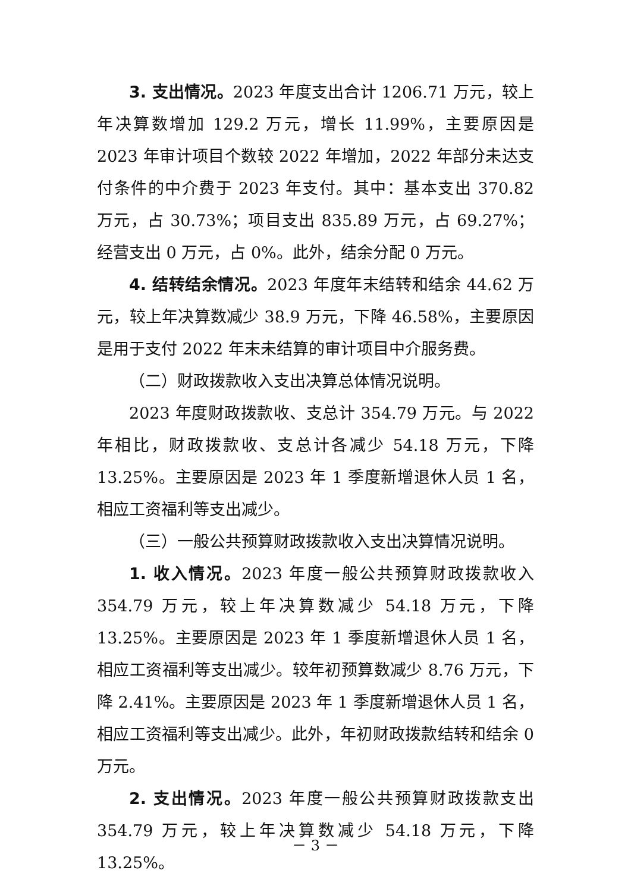3. 支出情况。2023 年度支出合计 1206.71 万元，较上年决算数增加 129.2 万元，增长 11.99%，主要原因是 2023 年审计项目个数较 2022 年增加，2022 年部分未达支付条件的中介费于 2023 年支付。其中：基本支出 370.82 万元，占 30.73%；项目支出 835.89 万元，占 69.27%；经营支出 0 万元，占 0%。此外，结余分配 0 万元。
4. 结转结余情况。2023 年度年末结转和结余 44.62 万元，较上年决算数减少 38.9 万元，下降 46.58%，主要原因是用于支付 2022 年末未结算的审计项目中介服务费。
（二）财政拨款收入支出决算总体情况说明。
2023 年度财政拨款收、支总计 354.79 万元。与 2022 年相比，财政拨款收、支总计各减少 54.18 万元，下降 13.25%。主要原因是 2023 年 1 季度新增退休人员 1 名，相应工资福利等支出减少。
（三）一般公共预算财政拨款收入支出决算情况说明。
1. 收入情况。2023 年度一般公共预算财政拨款收入 354.79 万元，较上年决算数减少 54.18 万元，下降 13.25%。主要原因是 2023 年 1 季度新增退休人员 1 名，相应工资福利等支出减少。较年初预算数减少 8.76 万元，下降 2.41%。主要原因是 2023 年 1 季度新增退休人员 1 名，相应工资福利等支出减少。此外，年初财政拨款结转和结余 0 万元。
2. 支出情况。2023 年度一般公共预算财政拨款支出 354.79 万元，较上年决算数减少 54.18 万元，下降 13.25%。
－ 3 －